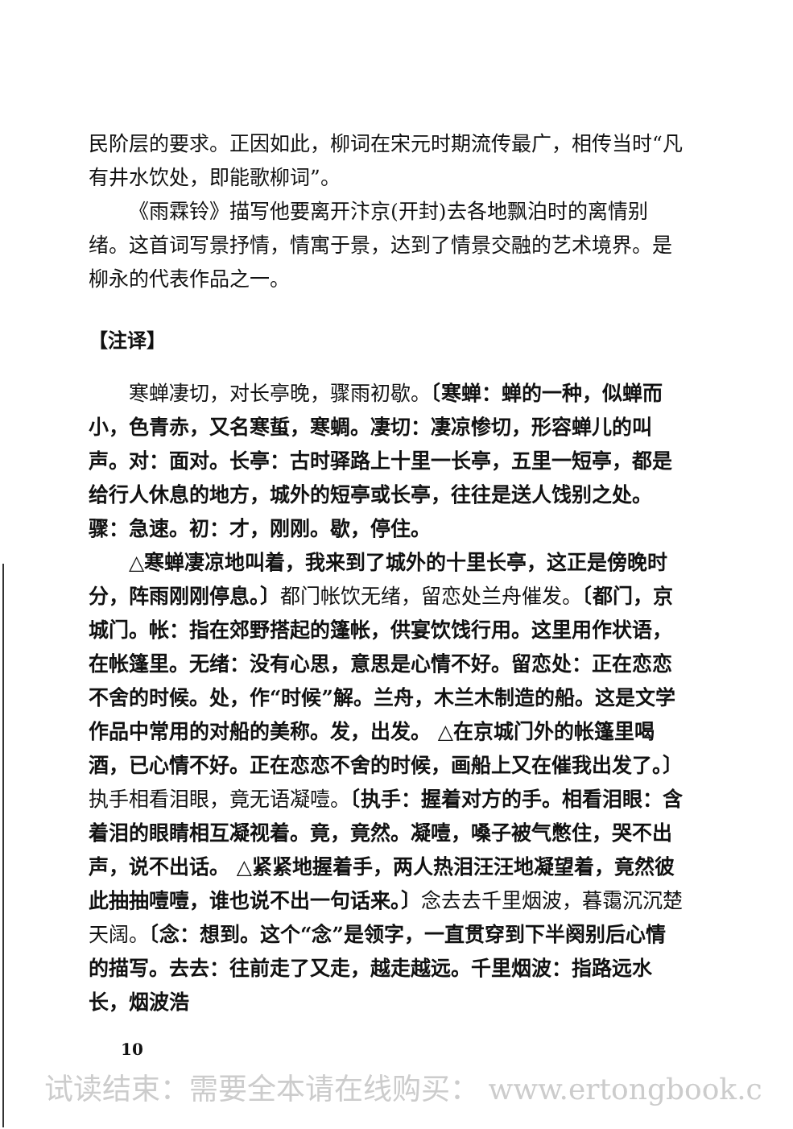民阶层的要求。正因如此，柳词在宋元时期流传最广，相传当时“凡有井水饮处，即能歌柳词”。
《雨霖铃》描写他要离开汴京(开封)去各地飘泊时的离情别绪。这首词写景抒情，情寓于景，达到了情景交融的艺术境界。是柳永的代表作品之一。
【注译】
寒蝉凄切，对长亭晚，骤雨初歇。〔寒蝉：蝉的一种，似蝉而小，色青赤，又名寒蜇，寒蜩。凄切：凄凉惨切，形容蝉儿的叫声。对：面对。长亭：古时驿路上十里一长亭，五里一短亭，都是给行人休息的地方，城外的短亭或长亭，往往是送人饯别之处。骤：急速。初：才，刚刚。歇，停住。
△寒蝉凄凉地叫着，我来到了城外的十里长亭，这正是傍晚时分，阵雨刚刚停息。〕都门帐饮无绪，留恋处兰舟催发。〔都门，京城门。帐：指在郊野搭起的篷帐，供宴饮饯行用。这里用作状语，在帐篷里。无绪：没有心思，意思是心情不好。留恋处：正在恋恋不舍的时候。处，作“时候”解。兰舟，木兰木制造的船。这是文学作品中常用的对船的美称。发，出发。 △在京城门外的帐篷里喝酒，已心情不好。正在恋恋不舍的时候，画船上又在催我出发了。〕执手相看泪眼，竟无语凝噎。〔执手：握着对方的手。相看泪眼：含着泪的眼睛相互凝视着。竟，竟然。凝噎，嗓子被气憋住，哭不出声，说不出话。 △紧紧地握着手，两人热泪汪汪地凝望着，竟然彼此抽抽噎噎，谁也说不出一句话来。〕念去去千里烟波，暮霭沉沉楚天阔。〔念：想到。这个“念”是领字，一直贯穿到下半阕别后心情的描写。去去：往前走了又走，越走越远。千里烟波：指路远水长，烟波浩
10
试读结束：需要全本请在线购买： www.ertongbook.c